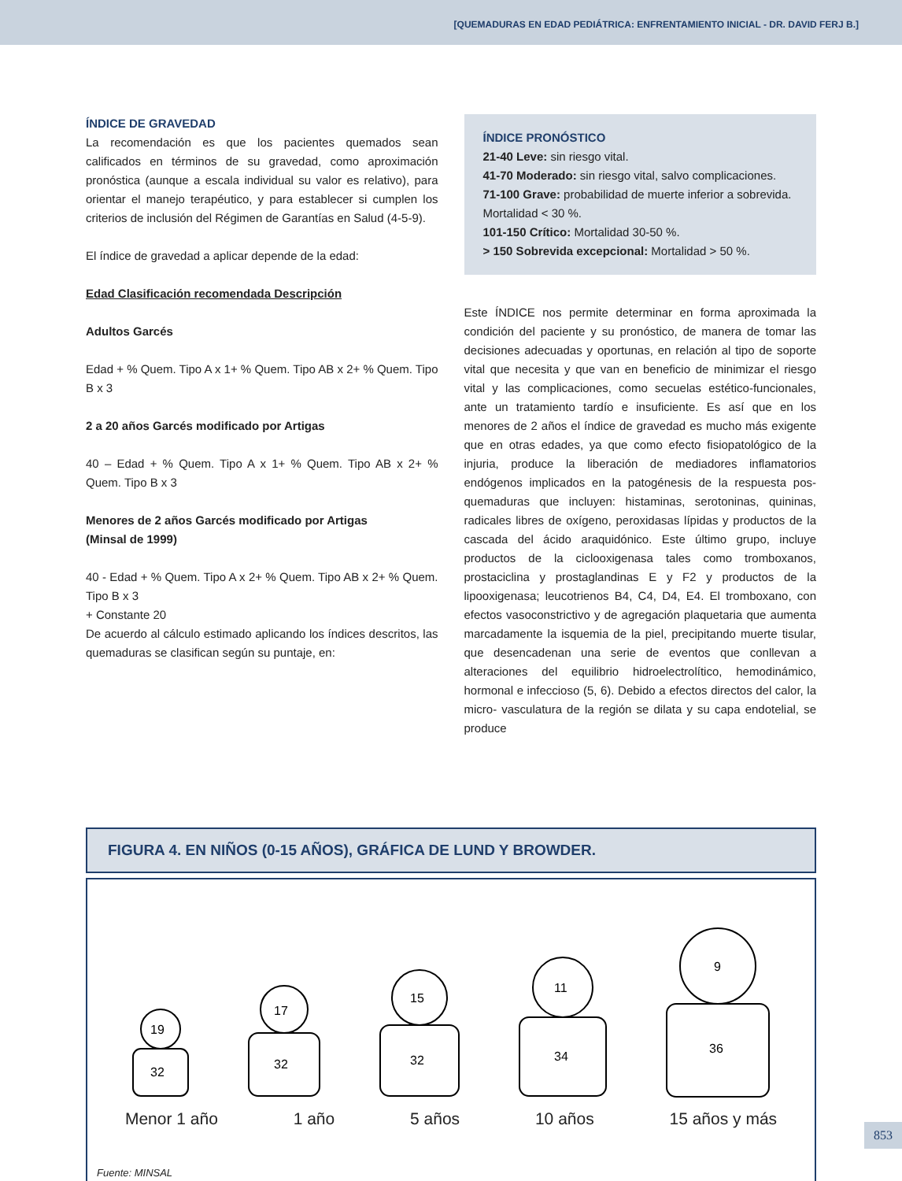[QUEMADURAS EN EDAD PEDIÁTRICA: ENFRENTAMIENTO INICIAL - DR. DAVID FERJ B.]
ÍNDICE DE GRAVEDAD
La recomendación es que los pacientes quemados sean calificados en términos de su gravedad, como aproximación pronóstica (aunque a escala individual su valor es relativo), para orientar el manejo terapéutico, y para establecer si cumplen los criterios de inclusión del Régimen de Garantías en Salud (4-5-9).
El índice de gravedad a aplicar depende de la edad:
Edad Clasificación recomendada Descripción
Adultos Garcés
Edad + % Quem. Tipo A x 1+ % Quem. Tipo AB x 2+ % Quem. Tipo B x 3
2 a 20 años Garcés modificado por Artigas
40 – Edad + % Quem. Tipo A x 1+ % Quem. Tipo AB x 2+ % Quem. Tipo B x 3
Menores de 2 años Garcés modificado por Artigas
(Minsal de 1999)
40 - Edad + % Quem. Tipo A x 2+ % Quem. Tipo AB x 2+ % Quem. Tipo B x 3
+ Constante 20
De acuerdo al cálculo estimado aplicando los índices descritos, las quemaduras se clasifican según su puntaje, en:
ÍNDICE PRONÓSTICO
21-40 Leve: sin riesgo vital.
41-70 Moderado: sin riesgo vital, salvo complicaciones.
71-100 Grave: probabilidad de muerte inferior a sobrevida. Mortalidad < 30 %.
101-150 Crítico: Mortalidad 30-50 %.
> 150 Sobrevida excepcional: Mortalidad > 50 %.
Este ÍNDICE nos permite determinar en forma aproximada la condición del paciente y su pronóstico, de manera de tomar las decisiones adecuadas y oportunas, en relación al tipo de soporte vital que necesita y que van en beneficio de minimizar el riesgo vital y las complicaciones, como secuelas estético-funcionales, ante un tratamiento tardío e insuficiente. Es así que en los menores de 2 años el índice de gravedad es mucho más exigente que en otras edades, ya que como efecto fisiopatológico de la injuria, produce la liberación de mediadores inflamatorios endógenos implicados en la patogénesis de la respuesta pos-quemaduras que incluyen: histaminas, serotoninas, quininas, radicales libres de oxígeno, peroxidasas lípidas y productos de la cascada del ácido araquidónico. Este último grupo, incluye productos de la ciclooxigenasa tales como tromboxanos, prostaciclina y prostaglandinas E y F2 y productos de la lipooxigenasa; leucotrienos B4, C4, D4, E4. El tromboxano, con efectos vasoconstrictivo y de agregación plaquetaria que aumenta marcadamente la isquemia de la piel, precipitando muerte tisular, que desencadenan una serie de eventos que conllevan a alteraciones del equilibrio hidroelectrolítico, hemodinámico, hormonal e infeccioso (5, 6). Debido a efectos directos del calor, la micro- vasculatura de la región se dilata y su capa endotelial, se produce
FIGURA 4. EN NIÑOS (0-15 AÑOS), GRÁFICA DE LUND Y BROWDER.
19
32
17
32
15
32
11
34
9
36
Menor 1 año 1 año 5 años 10 años 15 años y más
Fuente: MINSAL
853